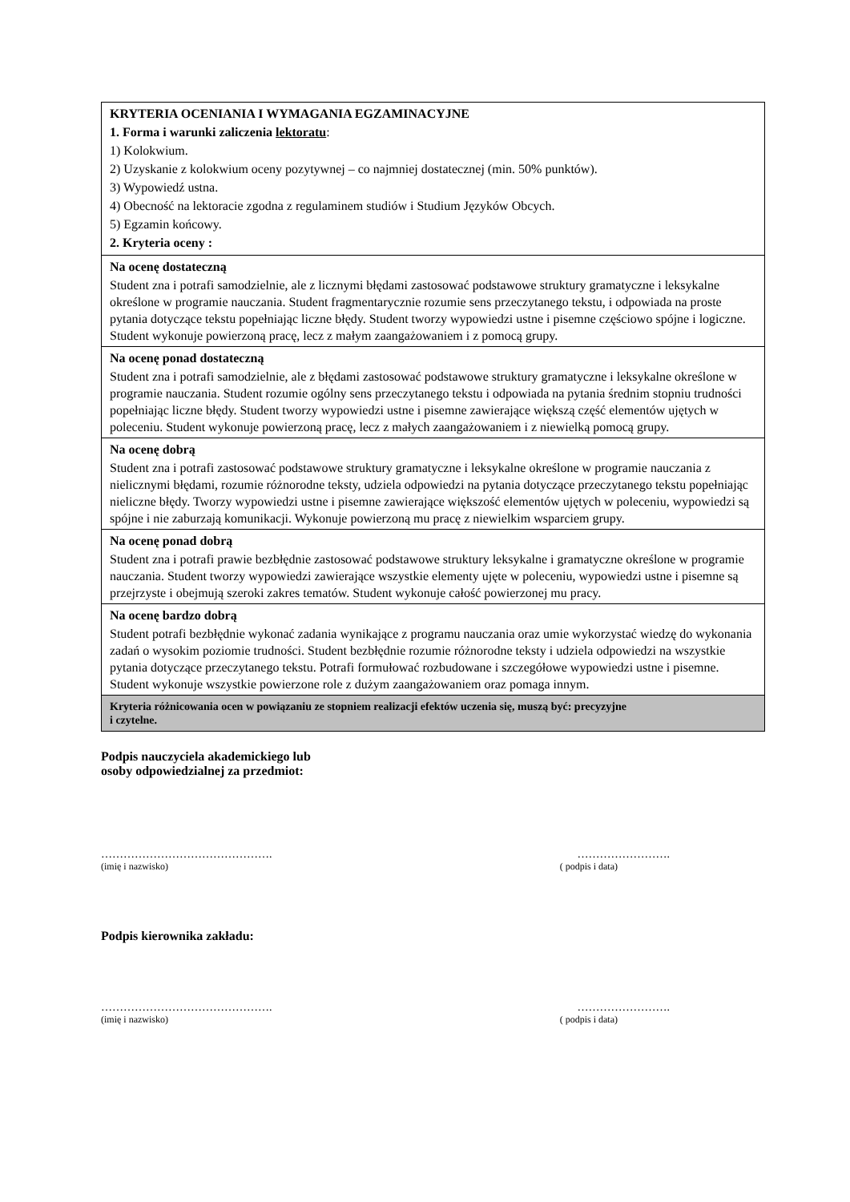| KRYTERIA OCENIANIA I WYMAGANIA EGZAMINACYJNE 1. Forma i warunki zaliczenia lektoratu : 1) Kolokwium. 2) Uzyskanie z kolokwium oceny pozytywnej – co najmniej dostatecznej (min. 50% punktów). 3) Wypowiedź ustna. 4) Obecność na lektoracie zgodna z regulaminem studiów i Studium Języków Obcych. 5) Egzamin końcowy. 2. Kryteria oceny : |
| Na ocenę dostateczną Student zna i potrafi samodzielnie, ale z licznymi błędami zastosować podstawowe struktury gramatyczne i leksykalne określone w programie nauczania. Student fragmentarycznie rozumie sens przeczytanego tekstu, i odpowiada na proste pytania dotyczące tekstu popełniając liczne błędy. Student tworzy wypowiedzi ustne i pisemne częściowo spójne i logiczne. Student wykonuje powierzoną pracę, lecz z małym zaangażowaniem i z pomocą grupy. |
| Na ocenę ponad dostateczną Student zna i potrafi samodzielnie, ale z błędami zastosować podstawowe struktury gramatyczne i leksykalne określone w programie nauczania. Student rozumie ogólny sens przeczytanego tekstu i odpowiada na pytania średnim stopniu trudności popełniając liczne błędy. Student tworzy wypowiedzi ustne i pisemne zawierające większą część elementów ujętych w poleceniu. Student wykonuje powierzoną pracę, lecz z małych zaangażowaniem i z niewielką pomocą grupy. |
| Na ocenę dobrą Student zna i potrafi zastosować podstawowe struktury gramatyczne i leksykalne określone w programie nauczania z nielicznymi błędami, rozumie różnorodne teksty, udziela odpowiedzi na pytania dotyczące przeczytanego tekstu popełniając nieliczne błędy. Tworzy wypowiedzi ustne i pisemne zawierające większość elementów ujętych w poleceniu, wypowiedzi są spójne i nie zaburzają komunikacji. Wykonuje powierzoną mu pracę z niewielkim wsparciem grupy. |
| Na ocenę ponad dobrą Student zna i potrafi prawie bezbłędnie zastosować podstawowe struktury leksykalne i gramatyczne określone w programie nauczania. Student tworzy wypowiedzi zawierające wszystkie elementy ujęte w poleceniu, wypowiedzi ustne i pisemne są przejrzyste i obejmują szeroki zakres tematów. Student wykonuje całość powierzonej mu pracy. |
| Na ocenę bardzo dobrą Student potrafi bezbłędnie wykonać zadania wynikające z programu nauczania oraz umie wykorzystać wiedzę do wykonania zadań o wysokim poziomie trudności. Student bezbłędnie rozumie różnorodne teksty i udziela odpowiedzi na wszystkie pytania dotyczące przeczytanego tekstu. Potrafi formułować rozbudowane i szczegółowe wypowiedzi ustne i pisemne. Student wykonuje wszystkie powierzone role z dużym zaangażowaniem oraz pomaga innym. |
| Kryteria różnicowania ocen w powiązaniu ze stopniem realizacji efektów uczenia się, muszą być: precyzyjne i czytelne. |
Podpis nauczyciela akademickiego lub
osoby odpowiedzialnej za przedmiot:
………………………………………. …………………….
(imię i nazwisko) ( podpis i data)
Podpis kierownika zakładu:
………………………………………. …………………….
(imię i nazwisko) ( podpis i data)